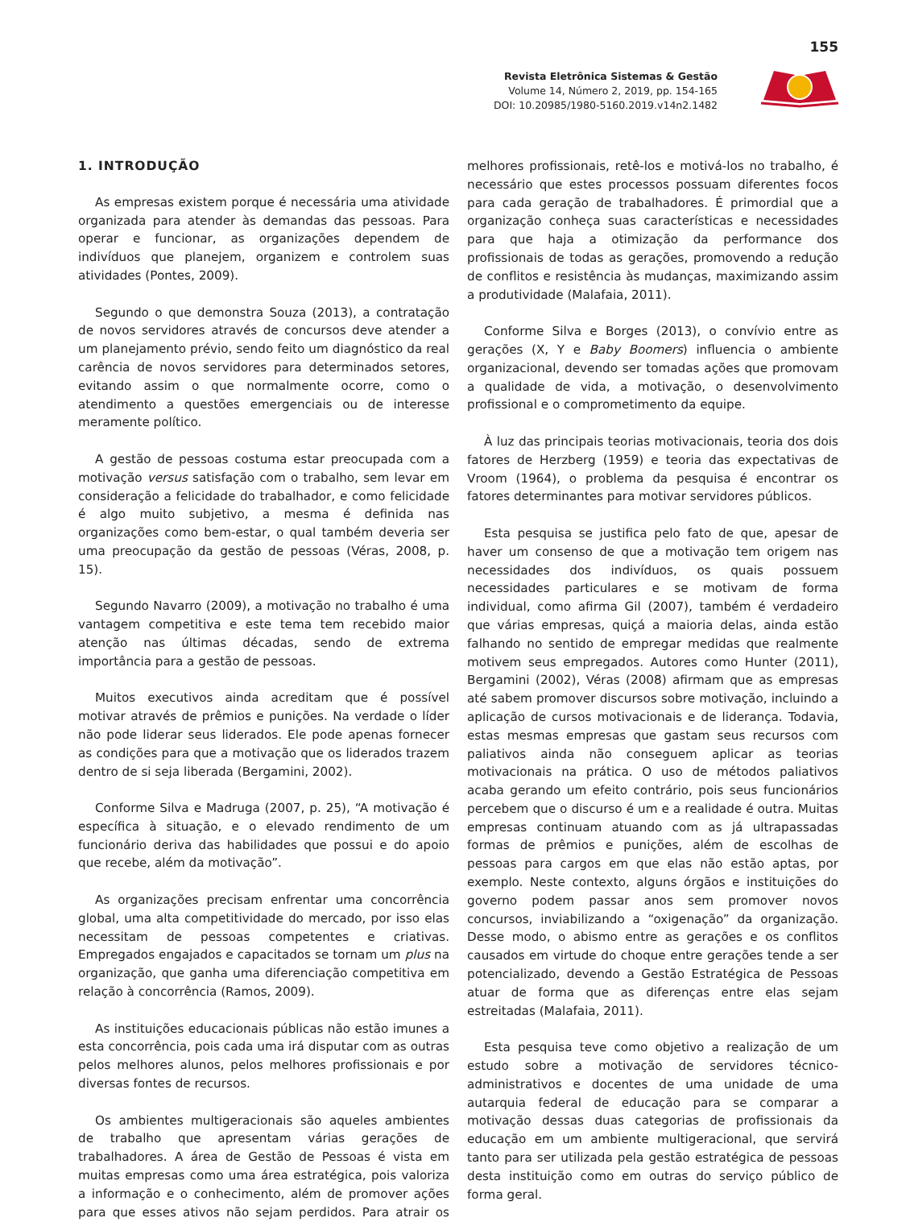155
Revista Eletrônica Sistemas & Gestão
Volume 14, Número 2, 2019, pp. 154-165
DOI: 10.20985/1980-5160.2019.v14n2.1482
1. INTRODUÇÃO
As empresas existem porque é necessária uma atividade organizada para atender às demandas das pessoas. Para operar e funcionar, as organizações dependem de indivíduos que planejem, organizem e controlem suas atividades (Pontes, 2009).
Segundo o que demonstra Souza (2013), a contratação de novos servidores através de concursos deve atender a um planejamento prévio, sendo feito um diagnóstico da real carência de novos servidores para determinados setores, evitando assim o que normalmente ocorre, como o atendimento a questões emergenciais ou de interesse meramente político.
A gestão de pessoas costuma estar preocupada com a motivação versus satisfação com o trabalho, sem levar em consideração a felicidade do trabalhador, e como felicidade é algo muito subjetivo, a mesma é definida nas organizações como bem-estar, o qual também deveria ser uma preocupação da gestão de pessoas (Véras, 2008, p. 15).
Segundo Navarro (2009), a motivação no trabalho é uma vantagem competitiva e este tema tem recebido maior atenção nas últimas décadas, sendo de extrema importância para a gestão de pessoas.
Muitos executivos ainda acreditam que é possível motivar através de prêmios e punições. Na verdade o líder não pode liderar seus liderados. Ele pode apenas fornecer as condições para que a motivação que os liderados trazem dentro de si seja liberada (Bergamini, 2002).
Conforme Silva e Madruga (2007, p. 25), “A motivação é específica à situação, e o elevado rendimento de um funcionário deriva das habilidades que possui e do apoio que recebe, além da motivação”.
As organizações precisam enfrentar uma concorrência global, uma alta competitividade do mercado, por isso elas necessitam de pessoas competentes e criativas. Empregados engajados e capacitados se tornam um plus na organização, que ganha uma diferenciação competitiva em relação à concorrência (Ramos, 2009).
As instituições educacionais públicas não estão imunes a esta concorrência, pois cada uma irá disputar com as outras pelos melhores alunos, pelos melhores profissionais e por diversas fontes de recursos.
Os ambientes multigeracionais são aqueles ambientes de trabalho que apresentam várias gerações de trabalhadores. A área de Gestão de Pessoas é vista em muitas empresas como uma área estratégica, pois valoriza a informação e o conhecimento, além de promover ações para que esses ativos não sejam perdidos. Para atrair os melhores profissionais, retê-los e motivá-los no trabalho, é necessário que estes processos possuam diferentes focos para cada geração de trabalhadores. É primordial que a organização conheça suas características e necessidades para que haja a otimização da performance dos profissionais de todas as gerações, promovendo a redução de conflitos e resistência às mudanças, maximizando assim a produtividade (Malafaia, 2011).
Conforme Silva e Borges (2013), o convívio entre as gerações (X, Y e Baby Boomers) influencia o ambiente organizacional, devendo ser tomadas ações que promovam a qualidade de vida, a motivação, o desenvolvimento profissional e o comprometimento da equipe.
À luz das principais teorias motivacionais, teoria dos dois fatores de Herzberg (1959) e teoria das expectativas de Vroom (1964), o problema da pesquisa é encontrar os fatores determinantes para motivar servidores públicos.
Esta pesquisa se justifica pelo fato de que, apesar de haver um consenso de que a motivação tem origem nas necessidades dos indivíduos, os quais possuem necessidades particulares e se motivam de forma individual, como afirma Gil (2007), também é verdadeiro que várias empresas, quiçá a maioria delas, ainda estão falhando no sentido de empregar medidas que realmente motivem seus empregados. Autores como Hunter (2011), Bergamini (2002), Véras (2008) afirmam que as empresas até sabem promover discursos sobre motivação, incluindo a aplicação de cursos motivacionais e de liderança. Todavia, estas mesmas empresas que gastam seus recursos com paliativos ainda não conseguem aplicar as teorias motivacionais na prática. O uso de métodos paliativos acaba gerando um efeito contrário, pois seus funcionários percebem que o discurso é um e a realidade é outra. Muitas empresas continuam atuando com as já ultrapassadas formas de prêmios e punições, além de escolhas de pessoas para cargos em que elas não estão aptas, por exemplo. Neste contexto, alguns órgãos e instituições do governo podem passar anos sem promover novos concursos, inviabilizando a “oxigenação” da organização. Desse modo, o abismo entre as gerações e os conflitos causados em virtude do choque entre gerações tende a ser potencializado, devendo a Gestão Estratégica de Pessoas atuar de forma que as diferenças entre elas sejam estreitadas (Malafaia, 2011).
Esta pesquisa teve como objetivo a realização de um estudo sobre a motivação de servidores técnico-administrativos e docentes de uma unidade de uma autarquia federal de educação para se comparar a motivação dessas duas categorias de profissionais da educação em um ambiente multigeracional, que servirá tanto para ser utilizada pela gestão estratégica de pessoas desta instituição como em outras do serviço público de forma geral.